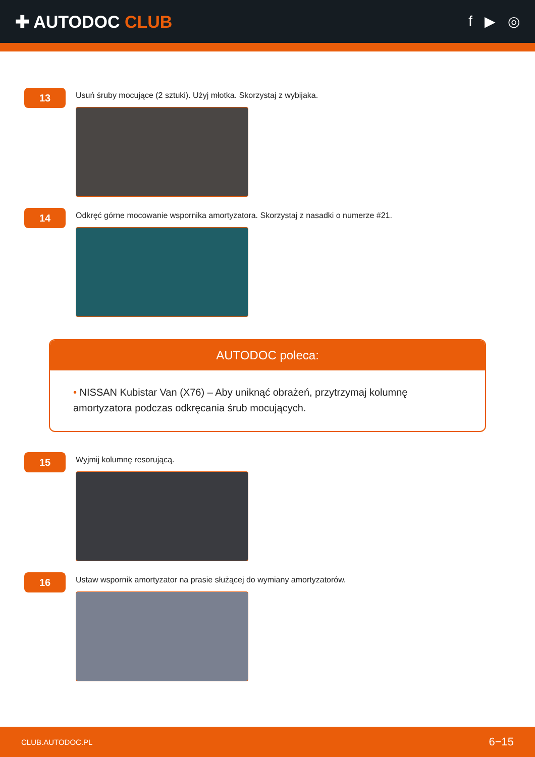✚ AUTODOC CLUB
f ▶ ◎
13
Usuń śruby mocujące (2 sztuki). Użyj młotka. Skorzystaj z wybijaka.
14
Odkręć górne mocowanie wspornika amortyzatora. Skorzystaj z nasadki o numerze #21.
AUTODOC poleca:
• NISSAN Kubistar Van (X76) – Aby uniknąć obrażeń, przytrzymaj kolumnę amortyzatora podczas odkręcania śrub mocujących.
15
Wyjmij kolumnę resorującą.
16
Ustaw wspornik amortyzator na prasie służącej do wymiany amortyzatorów.
CLUB.AUTODOC.PL 6−15